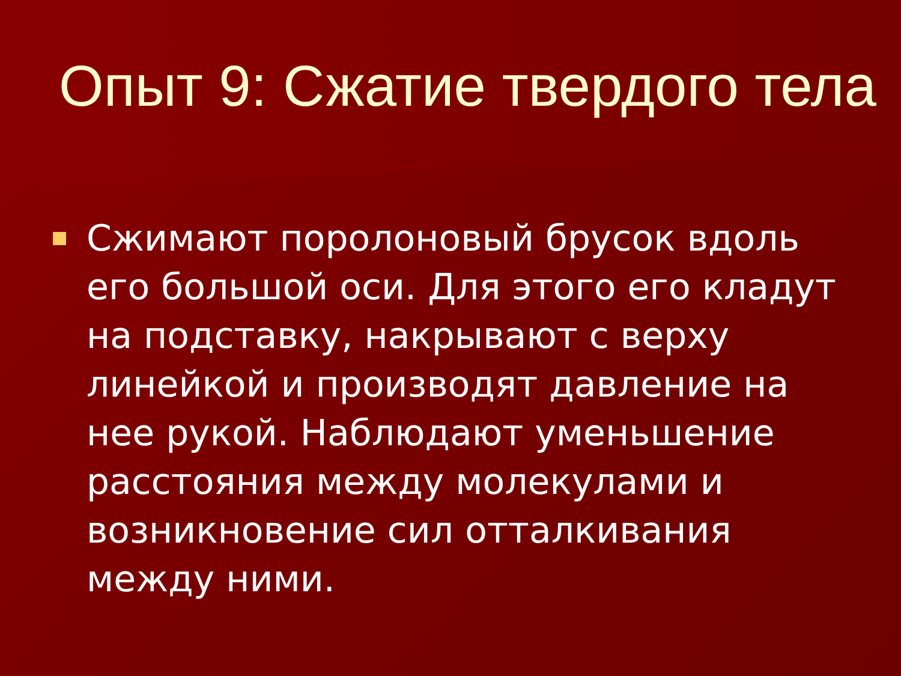Опыт 9: Сжатие твердого тела
Сжимают поролоновый брусок вдоль его большой оси. Для этого его кладут на подставку, накрывают с верху линейкой и производят давление на нее рукой. Наблюдают уменьшение расстояния между молекулами и возникновение сил отталкивания между ними.